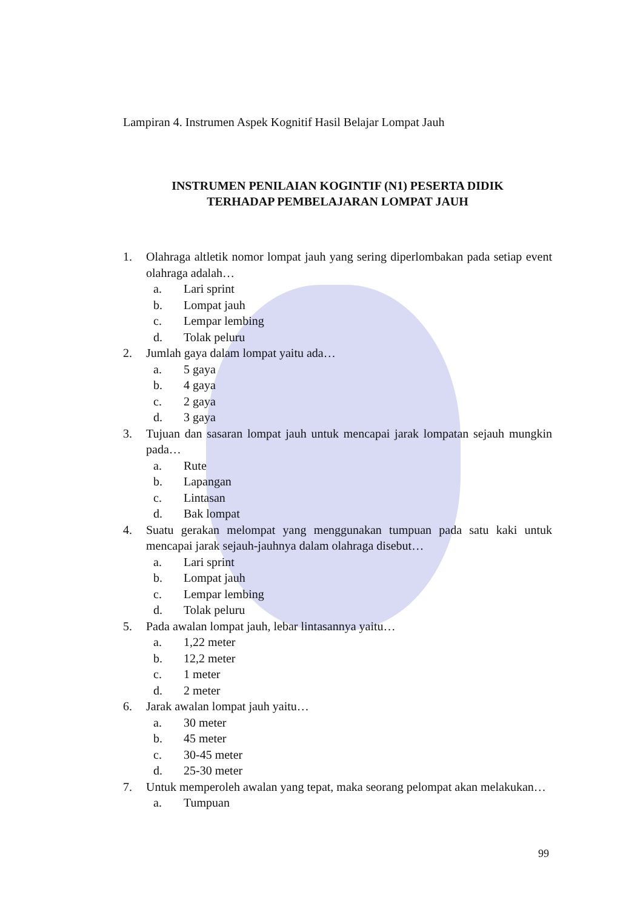Lampiran 4. Instrumen Aspek Kognitif Hasil Belajar Lompat Jauh
INSTRUMEN PENILAIAN KOGINTIF (N1) PESERTA DIDIK
TERHADAP PEMBELAJARAN LOMPAT JAUH
1. Olahraga altletik nomor lompat jauh yang sering diperlombakan pada setiap event olahraga adalah…
a. Lari sprint
b. Lompat jauh
c. Lempar lembing
d. Tolak peluru
2. Jumlah gaya dalam lompat yaitu ada…
a. 5 gaya
b. 4 gaya
c. 2 gaya
d. 3 gaya
3. Tujuan dan sasaran lompat jauh untuk mencapai jarak lompatan sejauh mungkin pada…
a. Rute
b. Lapangan
c. Lintasan
d. Bak lompat
4. Suatu gerakan melompat yang menggunakan tumpuan pada satu kaki untuk mencapai jarak sejauh-jauhnya dalam olahraga disebut…
a. Lari sprint
b. Lompat jauh
c. Lempar lembing
d. Tolak peluru
5. Pada awalan lompat jauh, lebar lintasannya yaitu…
a. 1,22 meter
b. 12,2 meter
c. 1 meter
d. 2 meter
6. Jarak awalan lompat jauh yaitu…
a. 30 meter
b. 45 meter
c. 30-45 meter
d. 25-30 meter
7. Untuk memperoleh awalan yang tepat, maka seorang pelompat akan melakukan…
a. Tumpuan
99